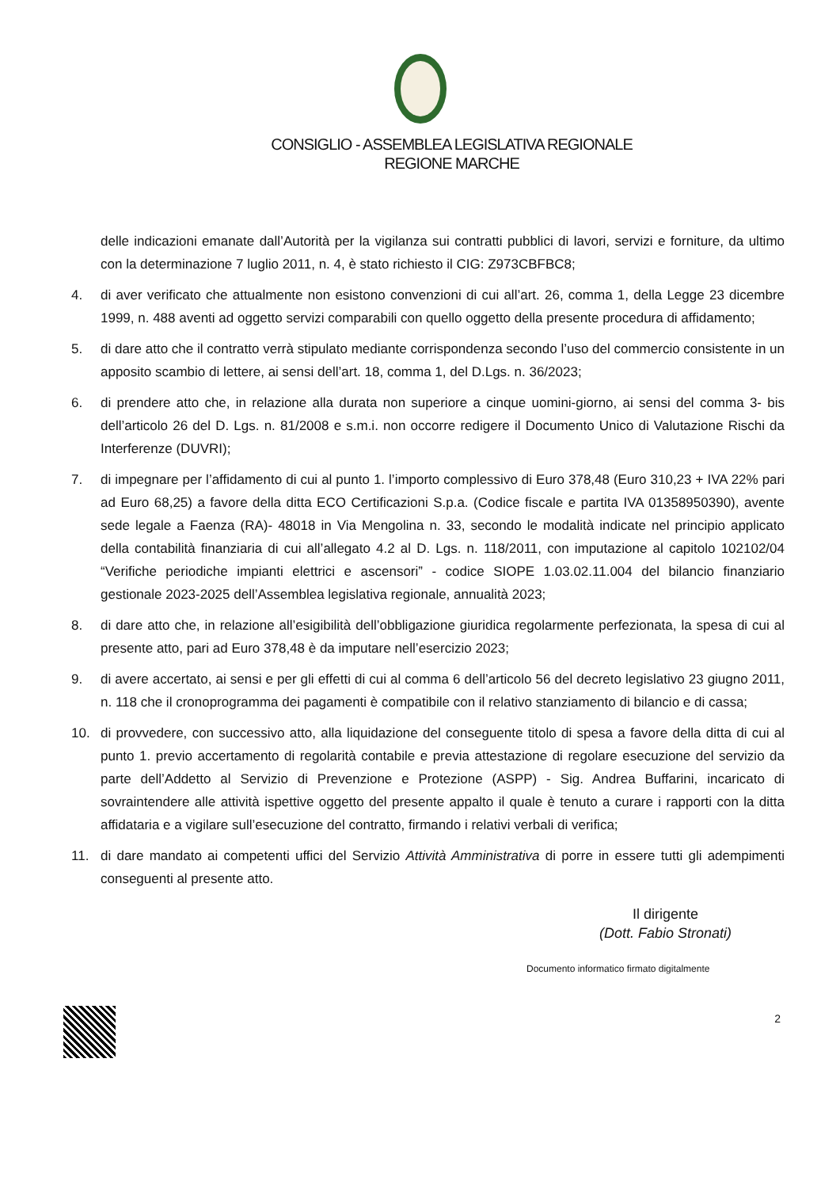CONSIGLIO - ASSEMBLEA LEGISLATIVA REGIONALE
REGIONE MARCHE
delle indicazioni emanate dall’Autorità per la vigilanza sui contratti pubblici di lavori, servizi e forniture, da ultimo con la determinazione 7 luglio 2011, n. 4, è stato richiesto il CIG: Z973CBFBC8;
4. di aver verificato che attualmente non esistono convenzioni di cui all’art. 26, comma 1, della Legge 23 dicembre 1999, n. 488 aventi ad oggetto servizi comparabili con quello oggetto della presente procedura di affidamento;
5. di dare atto che il contratto verrà stipulato mediante corrispondenza secondo l’uso del commercio consistente in un apposito scambio di lettere, ai sensi dell’art. 18, comma 1, del D.Lgs. n. 36/2023;
6. di prendere atto che, in relazione alla durata non superiore a cinque uomini-giorno, ai sensi del comma 3- bis dell’articolo 26 del D. Lgs. n. 81/2008 e s.m.i. non occorre redigere il Documento Unico di Valutazione Rischi da Interferenze (DUVRI);
7. di impegnare per l’affidamento di cui al punto 1. l’importo complessivo di Euro 378,48 (Euro 310,23 + IVA 22% pari ad Euro 68,25) a favore della ditta ECO Certificazioni S.p.a. (Codice fiscale e partita IVA 01358950390), avente sede legale a Faenza (RA)- 48018 in Via Mengolina n. 33, secondo le modalità indicate nel principio applicato della contabilità finanziaria di cui all’allegato 4.2 al D. Lgs. n. 118/2011, con imputazione al capitolo 102102/04 “Verifiche periodiche impianti elettrici e ascensori” - codice SIOPE 1.03.02.11.004 del bilancio finanziario gestionale 2023-2025 dell’Assemblea legislativa regionale, annualità 2023;
8. di dare atto che, in relazione all’esigibilità dell’obbligazione giuridica regolarmente perfezionata, la spesa di cui al presente atto, pari ad Euro 378,48 è da imputare nell’esercizio 2023;
9. di avere accertato, ai sensi e per gli effetti di cui al comma 6 dell’articolo 56 del decreto legislativo 23 giugno 2011, n. 118 che il cronoprogramma dei pagamenti è compatibile con il relativo stanziamento di bilancio e di cassa;
10. di provvedere, con successivo atto, alla liquidazione del conseguente titolo di spesa a favore della ditta di cui al punto 1. previo accertamento di regolarità contabile e previa attestazione di regolare esecuzione del servizio da parte dell’Addetto al Servizio di Prevenzione e Protezione (ASPP) - Sig. Andrea Buffarini, incaricato di sovraintendere alle attività ispettive oggetto del presente appalto il quale è tenuto a curare i rapporti con la ditta affidataria e a vigilare sull’esecuzione del contratto, firmando i relativi verbali di verifica;
11. di dare mandato ai competenti uffici del Servizio Attività Amministrativa di porre in essere tutti gli adempimenti conseguenti al presente atto.
Il dirigente
(Dott. Fabio Stronati)
Documento informatico firmato digitalmente
2